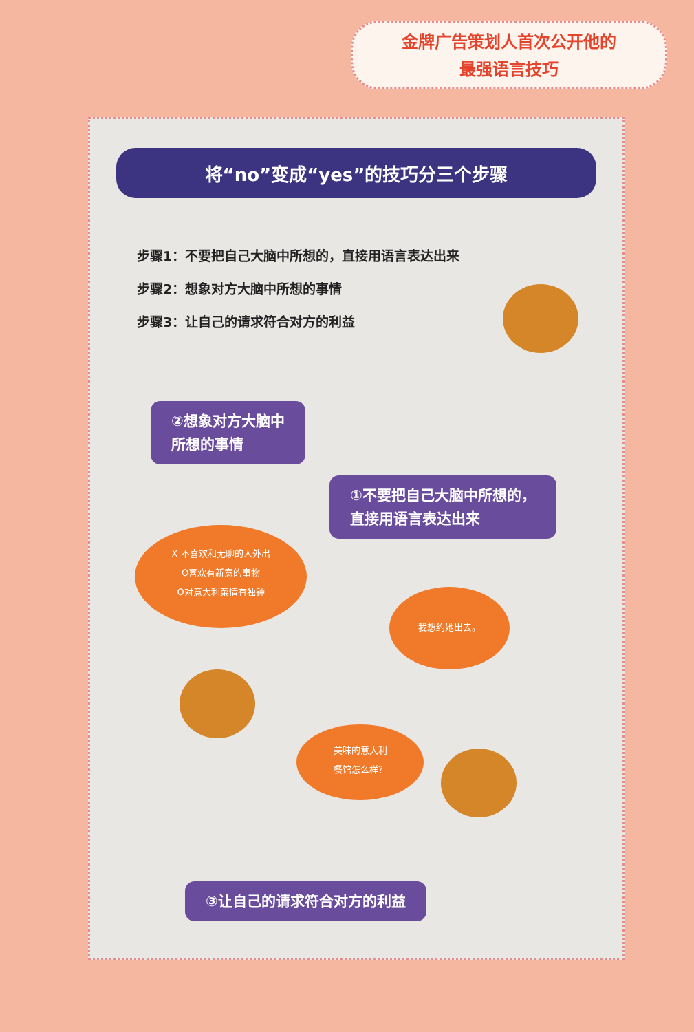金牌广告策划人首次公开他的
最强语言技巧
将“no”变成“yes”的技巧分三个步骤
步骤1：不要把自己大脑中所想的，直接用语言表达出来
步骤2：想象对方大脑中所想的事情
步骤3：让自己的请求符合对方的利益
②想象对方大脑中
所想的事情
①不要把自己大脑中所想的，
直接用语言表达出来
X 不喜欢和无聊的人外出
O喜欢有新意的事物
O对意大利菜情有独钟
我想约她出去。
美味的意大利
餐馆怎么样？
③让自己的请求符合对方的利益